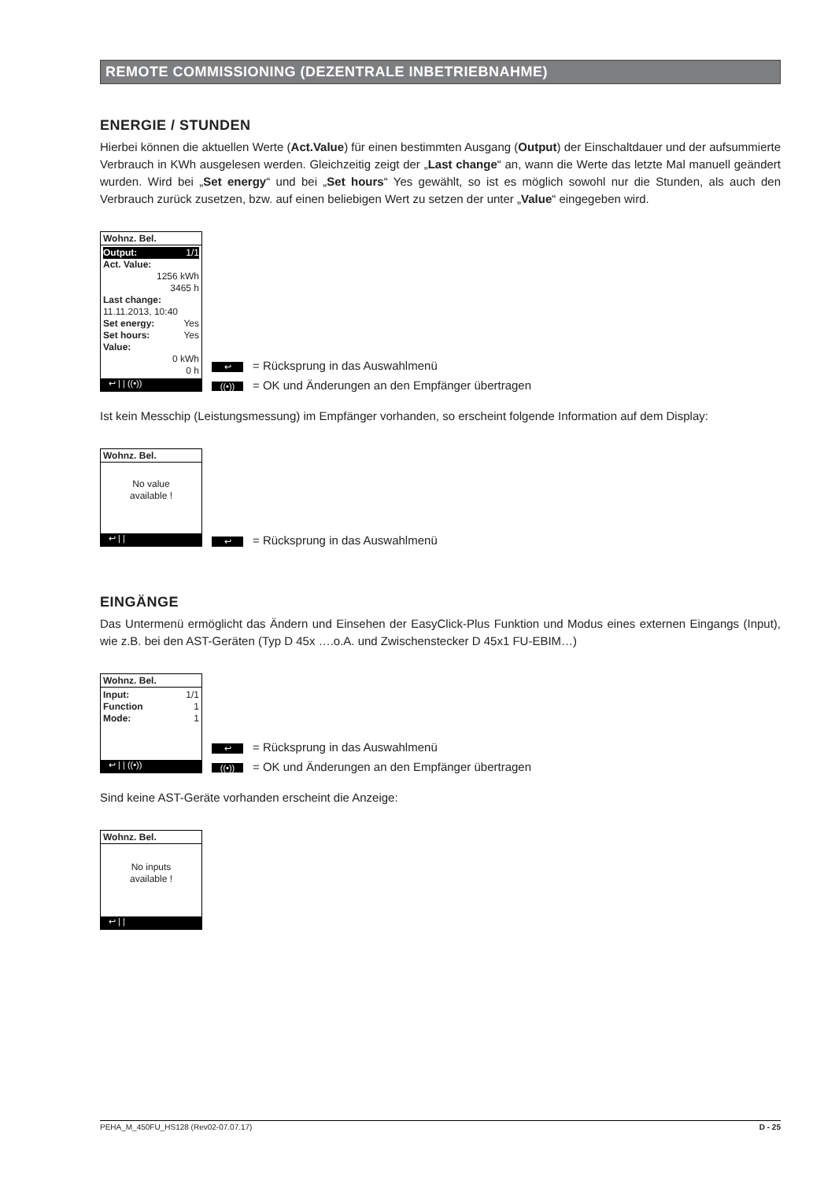REMOTE COMMISSIONING (DEZENTRALE INBETRIEBNAHME)
ENERGIE / STUNDEN
Hierbei können die aktuellen Werte (Act.Value) für einen bestimmten Ausgang (Output) der Einschaltdauer und der aufsummierte Verbrauch in KWh ausgelesen werden. Gleichzeitig zeigt der „Last change“ an, wann die Werte das letzte Mal manuell geändert wurden. Wird bei „Set energy“ und bei „Set hours“ Yes gewählt, so ist es möglich sowohl nur die Stunden, als auch den Verbrauch zurück zusetzen, bzw. auf einen beliebigen Wert zu setzen der unter „Value“ eingegeben wird.
Wohnz. Bel.
Output: 1/1
Act. Value:
1256 kWh
3465 h
Last change:
11.11.2013, 10:40
Set energy: Yes
Set hours: Yes
Value:
0 kWh
0 h
↩ | | ((•))
↩ = Rücksprung in das Auswahlmenü
((•)) = OK und Änderungen an den Empfänger übertragen
Ist kein Messchip (Leistungsmessung) im Empfänger vorhanden, so erscheint folgende Information auf dem Display:
Wohnz. Bel.
No value
available !
↩ | |
↩ = Rücksprung in das Auswahlmenü
EINGÄNGE
Das Untermenü ermöglicht das Ändern und Einsehen der EasyClick-Plus Funktion und Modus eines externen Eingangs (Input), wie z.B. bei den AST-Geräten (Typ D 45x ….o.A. und Zwischenstecker D 45x1 FU-EBIM…)
Wohnz. Bel.
Input: 1/1
Function 1
Mode: 1
↩ | | ((•))
↩ = Rücksprung in das Auswahlmenü
((•)) = OK und Änderungen an den Empfänger übertragen
Sind keine AST-Geräte vorhanden erscheint die Anzeige:
Wohnz. Bel.
No inputs
available !
↩ | |
PEHA_M_450FU_HS128 (Rev02-07.07.17) D - 25